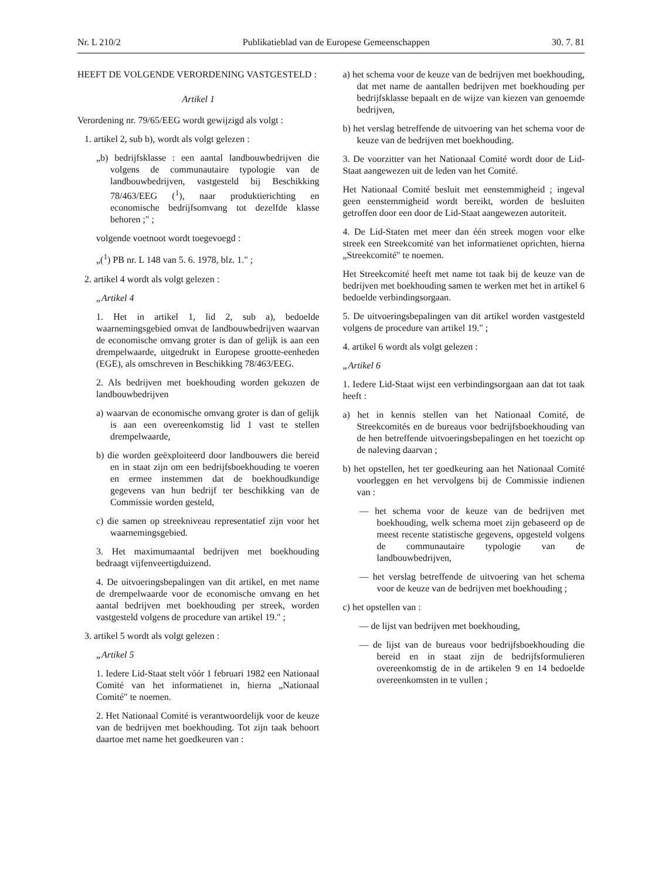Nr. L 210/2 Publikatieblad van de Europese Gemeenschappen 30. 7. 81
HEEFT DE VOLGENDE VERORDENING VASTGESTELD :
Artikel 1
Verordening nr. 79/65/EEG wordt gewijzigd als volgt :
1. artikel 2, sub b), wordt als volgt gelezen :
„b) bedrijfsklasse : een aantal landbouwbedrijven die volgens de communautaire typologie van de landbouwbedrijven, vastgesteld bij Beschikking 78/463/EEG (<sup>1</sup>), naar produktierichting en economische bedrijfsomvang tot dezelfde klasse behoren ;" ;
volgende voetnoot wordt toegevoegd :
„(<sup>1</sup>) PB nr. L 148 van 5. 6. 1978, blz. 1." ;
2. artikel 4 wordt als volgt gelezen :
„Artikel 4
1. Het in artikel 1, lid 2, sub a), bedoelde waarnemingsgebied omvat de landbouwbedrijven waarvan de economische omvang groter is dan of gelijk is aan een drempelwaarde, uitgedrukt in Europese grootte-eenheden (EGE), als omschreven in Beschikking 78/463/EEG.
2. Als bedrijven met boekhouding worden gekozen de landbouwbedrijven
a) waarvan de economische omvang groter is dan of gelijk is aan een overeenkomstig lid 1 vast te stellen drempelwaarde,
b) die worden geëxploiteerd door landbouwers die bereid en in staat zijn om een bedrijfsboekhouding te voeren en ermee instemmen dat de boekhoudkundige gegevens van hun bedrijf ter beschikking van de Commissie worden gesteld,
c) die samen op streekniveau representatief zijn voor het waarnemingsgebied.
3. Het maximumaantal bedrijven met boekhouding bedraagt vijfenveertigduizend.
4. De uitvoeringsbepalingen van dit artikel, en met name de drempelwaarde voor de economische omvang en het aantal bedrijven met boekhouding per streek, worden vastgesteld volgens de procedure van artikel 19." ;
3. artikel 5 wordt als volgt gelezen :
„Artikel 5
1. Iedere Lid-Staat stelt vóór 1 februari 1982 een Nationaal Comité van het informatienet in, hierna „Nationaal Comité" te noemen.
2. Het Nationaal Comité is verantwoordelijk voor de keuze van de bedrijven met boekhouding. Tot zijn taak behoort daartoe met name het goedkeuren van :
a) het schema voor de keuze van de bedrijven met boekhouding, dat met name de aantallen bedrijven met boekhouding per bedrijfsklasse bepaalt en de wijze van kiezen van genoemde bedrijven,
b) het verslag betreffende de uitvoering van het schema voor de keuze van de bedrijven met boekhouding.
3. De voorzitter van het Nationaal Comité wordt door de Lid-Staat aangewezen uit de leden van het Comité.
Het Nationaal Comité besluit met eenstemmigheid ; ingeval geen eenstemmigheid wordt bereikt, worden de besluiten getroffen door een door de Lid-Staat aangewezen autoriteit.
4. De Lid-Staten met meer dan één streek mogen voor elke streek een Streekcomité van het informatienet oprichten, hierna „Streekcomité" te noemen.
Het Streekcomité heeft met name tot taak bij de keuze van de bedrijven met boekhouding samen te werken met het in artikel 6 bedoelde verbindingsorgaan.
5. De uitvoeringsbepalingen van dit artikel worden vastgesteld volgens de procedure van artikel 19." ;
4. artikel 6 wordt als volgt gelezen :
„Artikel 6
1. Iedere Lid-Staat wijst een verbindingsorgaan aan dat tot taak heeft :
a) het in kennis stellen van het Nationaal Comité, de Streekcomités en de bureaus voor bedrijfsboekhouding van de hen betreffende uitvoeringsbepalingen en het toezicht op de naleving daarvan ;
b) het opstellen, het ter goedkeuring aan het Nationaal Comité voorleggen en het vervolgens bij de Commissie indienen van :
— het schema voor de keuze van de bedrijven met boekhouding, welk schema moet zijn gebaseerd op de meest recente statistische gegevens, opgesteld volgens de communautaire typologie van de landbouwbedrijven,
— het verslag betreffende de uitvoering van het schema voor de keuze van de bedrijven met boekhouding ;
c) het opstellen van :
— de lijst van bedrijven met boekhouding,
— de lijst van de bureaus voor bedrijfsboekhouding die bereid en in staat zijn de bedrijfsformulieren overeenkomstig de in de artikelen 9 en 14 bedoelde overeenkomsten in te vullen ;